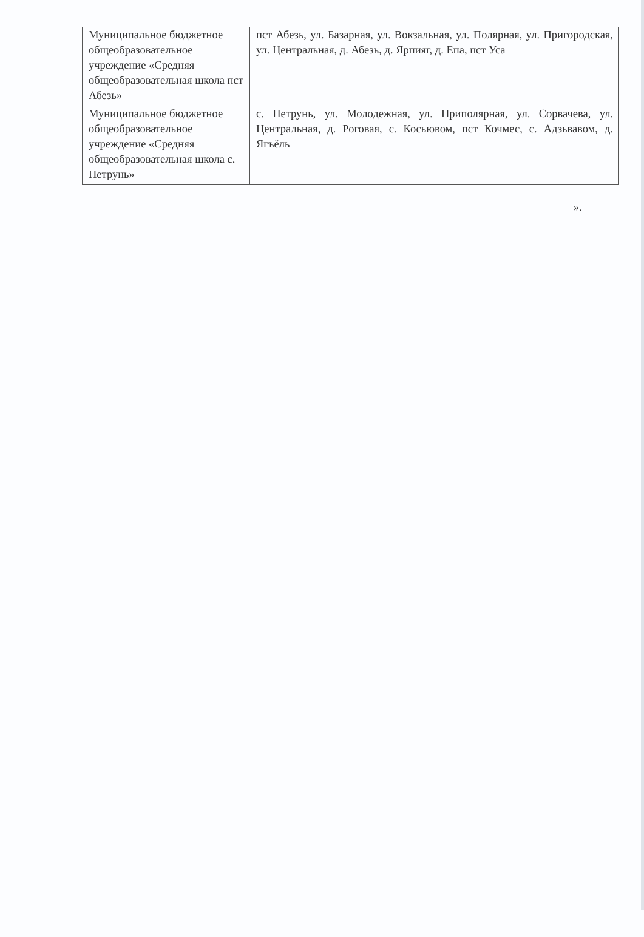| Муниципальное бюджетное общеобразовательное учреждение «Средняя общеобразовательная школа пст Абезь» | пст Абезь, ул. Базарная, ул. Вокзальная, ул. Полярная, ул. Пригородская, ул. Центральная, д. Абезь, д. Ярпияг, д. Епа, пст Уса |
| Муниципальное бюджетное общеобразовательное учреждение «Средняя общеобразовательная школа с. Петрунь» | с. Петрунь, ул. Молодежная, ул. Приполярная, ул. Сорвачева, ул. Центральная, д. Роговая, с. Косьювом, пст Кочмес, с. Адзьвавом, д. Ягъёль |
».